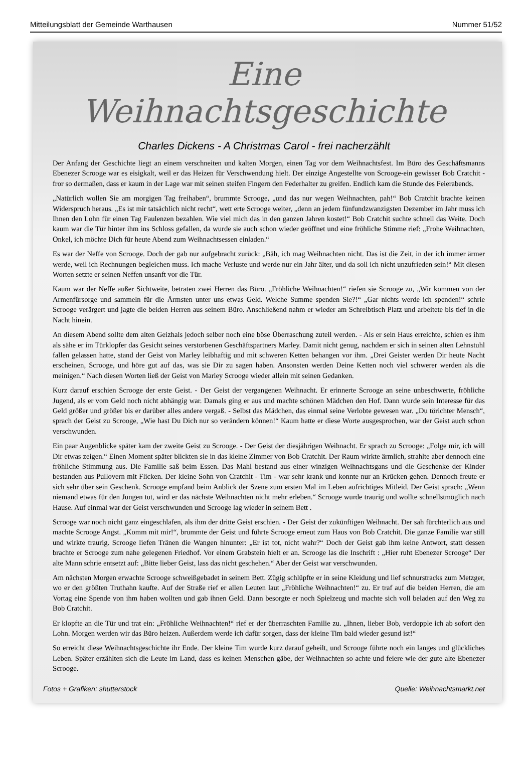Mitteilungsblatt der Gemeinde Warthausen Nummer 51/52
Eine Weihnachtsgeschichte
Charles Dickens - A Christmas Carol - frei nacherzählt
Der Anfang der Geschichte liegt an einem verschneiten und kalten Morgen, einen Tag vor dem Weihnachtsfest. Im Büro des Geschäftsmanns Ebenezer Scrooge war es eisigkalt, weil er das Heizen für Verschwendung hielt. Der einzige Angestellte von Scrooge-ein gewisser Bob Cratchit - fror so dermaßen, dass er kaum in der Lage war mit seinen steifen Fingern den Federhalter zu greifen. Endlich kam die Stunde des Feierabends.
„Natürlich wollen Sie am morgigen Tag freihaben“, brummte Scrooge, „und das nur wegen Weihnachten, pah!“ Bob Cratchit brachte keinen Widerspruch heraus. „Es ist mir tatsächlich nicht recht“, wett erte Scrooge weiter, „denn an jedem fünfundzwanzigsten Dezember im Jahr muss ich Ihnen den Lohn für einen Tag Faulenzen bezahlen. Wie viel mich das in den ganzen Jahren kostet!“ Bob Cratchit suchte schnell das Weite. Doch kaum war die Tür hinter ihm ins Schloss gefallen, da wurde sie auch schon wieder geöffnet und eine fröhliche Stimme rief: „Frohe Weihnachten, Onkel, ich möchte Dich für heute Abend zum Weihnachtsessen einladen.“
Es war der Neffe von Scrooge. Doch der gab nur aufgebracht zurück: „Bäh, ich mag Weihnachten nicht. Das ist die Zeit, in der ich immer ärmer werde, weil ich Rechnungen begleichen muss. Ich mache Verluste und werde nur ein Jahr älter, und da soll ich nicht unzufrieden sein!“ Mit diesen Worten setzte er seinen Neffen unsanft vor die Tür.
Kaum war der Neffe außer Sichtweite, betraten zwei Herren das Büro. „Fröhliche Weihnachten!“ riefen sie Scrooge zu, „Wir kommen von der Armenfürsorge und sammeln für die Ärmsten unter uns etwas Geld. Welche Summe spenden Sie?!“ „Gar nichts werde ich spenden!“ schrie Scrooge verärgert und jagte die beiden Herren aus seinem Büro. Anschließend nahm er wieder am Schreibtisch Platz und arbeitete bis tief in die Nacht hinein.
An diesem Abend sollte dem alten Geizhals jedoch selber noch eine böse Überraschung zuteil werden. - Als er sein Haus erreichte, schien es ihm als sähe er im Türklopfer das Gesicht seines verstorbenen Geschäftspartners Marley. Damit nicht genug, nachdem er sich in seinen alten Lehnstuhl fallen gelassen hatte, stand der Geist von Marley leibhaftig und mit schweren Ketten behangen vor ihm. „Drei Geister werden Dir heute Nacht erscheinen, Scrooge, und höre gut auf das, was sie Dir zu sagen haben. Ansonsten werden Deine Ketten noch viel schwerer werden als die meinigen.“ Nach diesen Worten ließ der Geist von Marley Scrooge wieder allein mit seinen Gedanken.
Kurz darauf erschien Scrooge der erste Geist. - Der Geist der vergangenen Weihnacht. Er erinnerte Scrooge an seine unbeschwerte, fröhliche Jugend, als er vom Geld noch nicht abhängig war. Damals ging er aus und machte schönen Mädchen den Hof. Dann wurde sein Interesse für das Geld größer und größer bis er darüber alles andere vergaß. - Selbst das Mädchen, das einmal seine Verlobte gewesen war. „Du törichter Mensch“, sprach der Geist zu Scrooge, „Wie hast Du Dich nur so verändern können!“ Kaum hatte er diese Worte ausgesprochen, war der Geist auch schon verschwunden.
Ein paar Augenblicke später kam der zweite Geist zu Scrooge. - Der Geist der diesjährigen Weihnacht. Er sprach zu Scrooge: „Folge mir, ich will Dir etwas zeigen.“ Einen Moment später blickten sie in das kleine Zimmer von Bob Cratchit. Der Raum wirkte ärmlich, strahlte aber dennoch eine fröhliche Stimmung aus. Die Familie saß beim Essen. Das Mahl bestand aus einer winzigen Weihnachtsgans und die Geschenke der Kinder bestanden aus Pullovern mit Flicken. Der kleine Sohn von Cratchit - Tim - war sehr krank und konnte nur an Krücken gehen. Dennoch freute er sich sehr über sein Geschenk. Scrooge empfand beim Anblick der Szene zum ersten Mal im Leben aufrichtiges Mitleid. Der Geist sprach: „Wenn niemand etwas für den Jungen tut, wird er das nächste Weihnachten nicht mehr erleben.“ Scrooge wurde traurig und wollte schnellstmöglich nach Hause. Auf einmal war der Geist verschwunden und Scrooge lag wieder in seinem Bett .
Scrooge war noch nicht ganz eingeschlafen, als ihm der dritte Geist erschien. - Der Geist der zukünftigen Weihnacht. Der sah fürchterlich aus und machte Scrooge Angst. „Komm mit mir!“, brummte der Geist und führte Scrooge erneut zum Haus von Bob Cratchit. Die ganze Familie war still und wirkte traurig. Scrooge liefen Tränen die Wangen hinunter: „Er ist tot, nicht wahr?“ Doch der Geist gab ihm keine Antwort, statt dessen brachte er Scrooge zum nahe gelegenen Friedhof. Vor einem Grabstein hielt er an. Scrooge las die Inschrift : „Hier ruht Ebenezer Scrooge“ Der alte Mann schrie entsetzt auf: „Bitte lieber Geist, lass das nicht geschehen.“ Aber der Geist war verschwunden.
Am nächsten Morgen erwachte Scrooge schweißgebadet in seinem Bett. Zügig schlüpfte er in seine Kleidung und lief schnurstracks zum Metzger, wo er den größten Truthahn kaufte. Auf der Straße rief er allen Leuten laut „Fröhliche Weihnachten!“ zu. Er traf auf die beiden Herren, die am Vortag eine Spende von ihm haben wollten und gab ihnen Geld. Dann besorgte er noch Spielzeug und machte sich voll beladen auf den Weg zu Bob Cratchit.
Er klopfte an die Tür und trat ein: „Fröhliche Weihnachten!“ rief er der überraschten Familie zu. „Ihnen, lieber Bob, verdopple ich ab sofort den Lohn. Morgen werden wir das Büro heizen. Außerdem werde ich dafür sorgen, dass der kleine Tim bald wieder gesund ist!“
So erreicht diese Weihnachtsgeschichte ihr Ende. Der kleine Tim wurde kurz darauf geheilt, und Scrooge führte noch ein langes und glückliches Leben. Später erzählten sich die Leute im Land, dass es keinen Menschen gäbe, der Weihnachten so achte und feiere wie der gute alte Ebenezer Scrooge.
Fotos + Grafiken: shutterstock Quelle: Weihnachtsmarkt.net